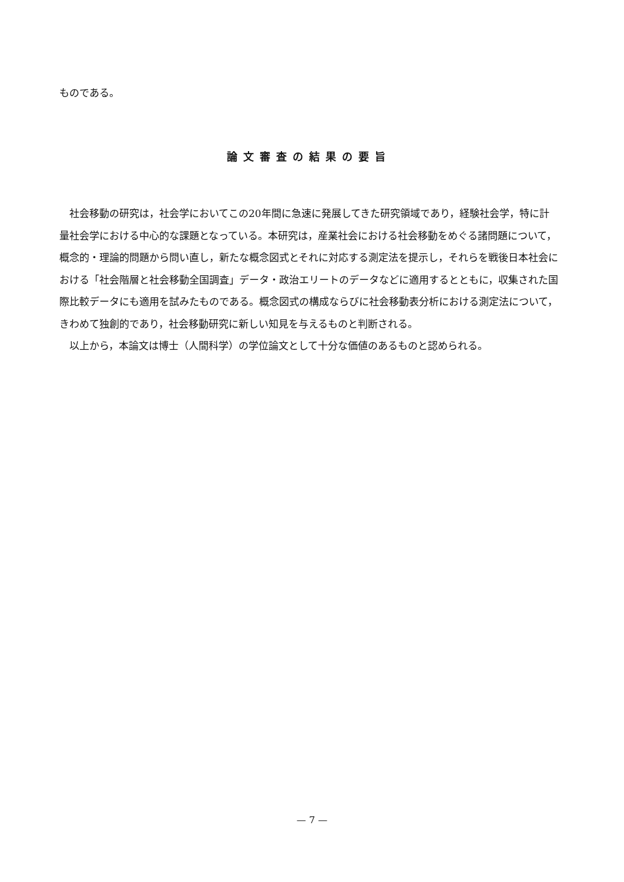ものである。
論文審査の結果の要旨
社会移動の研究は，社会学においてこの20年間に急速に発展してきた研究領域であり，経験社会学，特に計量社会学における中心的な課題となっている。本研究は，産業社会における社会移動をめぐる諸問題について，概念的・理論的問題から問い直し，新たな概念図式とそれに対応する測定法を提示し，それらを戦後日本社会における「社会階層と社会移動全国調査」データ・政治エリートのデータなどに適用するとともに，収集された国際比較データにも適用を試みたものである。概念図式の構成ならびに社会移動表分析における測定法について，きわめて独創的であり，社会移動研究に新しい知見を与えるものと判断される。
以上から，本論文は博士（人間科学）の学位論文として十分な価値のあるものと認められる。
— 7 —